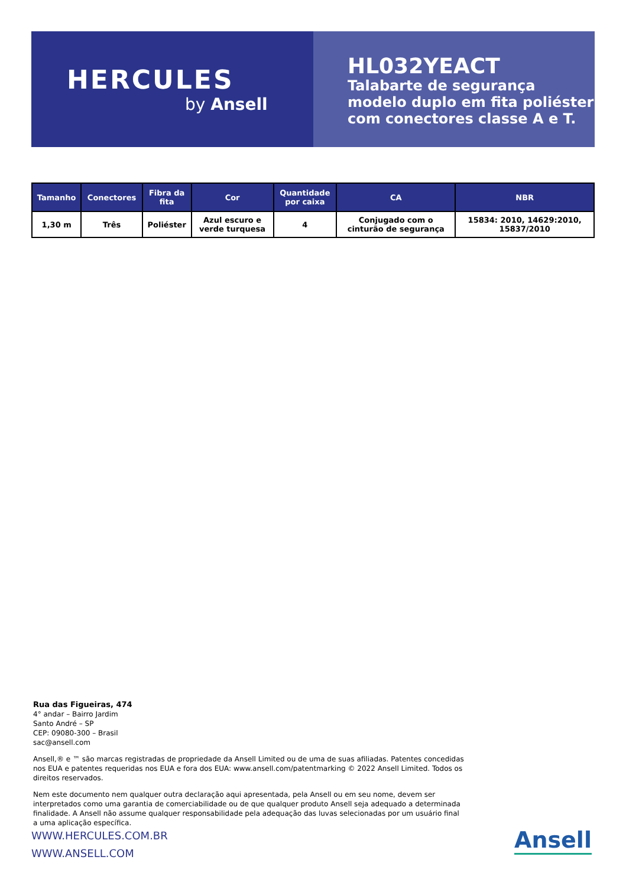HERCULES
by Ansell
HL032YEACT
Talabarte de segurança modelo duplo em fita poliéster com conectores classe A e T.
| Tamanho | Conectores | Fibra da fita | Cor | Quantidade por caixa | CA | NBR |
| --- | --- | --- | --- | --- | --- | --- |
| 1,30 m | Três | Poliéster | Azul escuro e verde turquesa | 4 | Conjugado com o cinturão de segurança | 15834: 2010, 14629:2010, 15837/2010 |
Rua das Figueiras, 474
4° andar – Bairro Jardim
Santo André – SP
CEP: 09080-300 – Brasil
sac@ansell.com
Ansell,® e ™ são marcas registradas de propriedade da Ansell Limited ou de uma de suas afiliadas. Patentes concedidas nos EUA e patentes requeridas nos EUA e fora dos EUA: www.ansell.com/patentmarking © 2022 Ansell Limited. Todos os direitos reservados.
Nem este documento nem qualquer outra declaração aqui apresentada, pela Ansell ou em seu nome, devem ser interpretados como uma garantia de comerciabilidade ou de que qualquer produto Ansell seja adequado a determinada finalidade. A Ansell não assume qualquer responsabilidade pela adequação das luvas selecionadas por um usuário final a uma aplicação específica.
WWW.HERCULES.COM.BR
WWW.ANSELL.COM
Ansell